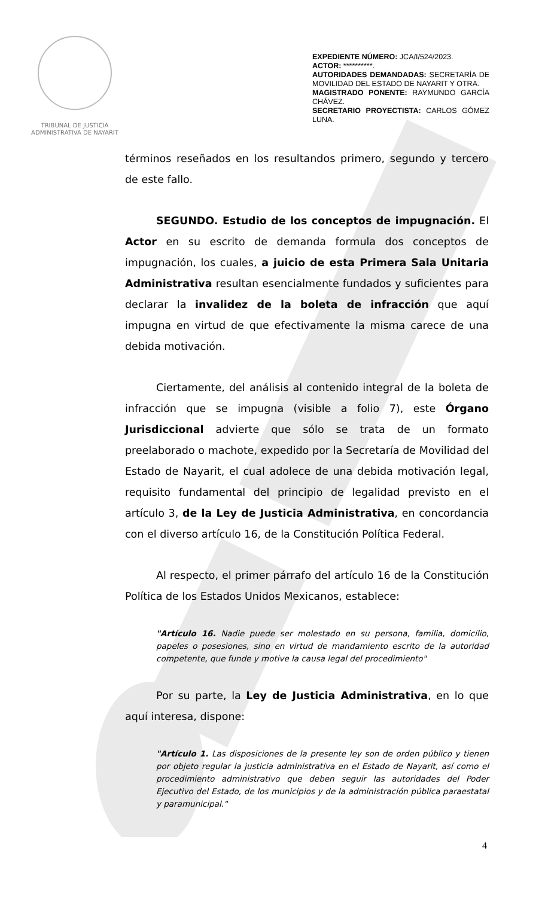TRIBUNAL DE JUSTICIA
ADMINISTRATIVA DE NAYARIT
EXPEDIENTE NÚMERO: JCA/I/524/2023.
ACTOR: **********.
AUTORIDADES DEMANDADAS: SECRETARÍA DE MOVILIDAD DEL ESTADO DE NAYARIT Y OTRA.
MAGISTRADO PONENTE: RAYMUNDO GARCÍA CHÁVEZ.
SECRETARIO PROYECTISTA: CARLOS GÓMEZ LUNA.
términos reseñados en los resultandos primero, segundo y tercero de este fallo.
SEGUNDO. Estudio de los conceptos de impugnación. El Actor en su escrito de demanda formula dos conceptos de impugnación, los cuales, a juicio de esta Primera Sala Unitaria Administrativa resultan esencialmente fundados y suficientes para declarar la invalidez de la boleta de infracción que aquí impugna en virtud de que efectivamente la misma carece de una debida motivación.
Ciertamente, del análisis al contenido integral de la boleta de infracción que se impugna (visible a folio 7), este Órgano Jurisdiccional advierte que sólo se trata de un formato preelaborado o machote, expedido por la Secretaría de Movilidad del Estado de Nayarit, el cual adolece de una debida motivación legal, requisito fundamental del principio de legalidad previsto en el artículo 3, de la Ley de Justicia Administrativa, en concordancia con el diverso artículo 16, de la Constitución Política Federal.
Al respecto, el primer párrafo del artículo 16 de la Constitución Política de los Estados Unidos Mexicanos, establece:
"Artículo 16. Nadie puede ser molestado en su persona, familia, domicilio, papeles o posesiones, sino en virtud de mandamiento escrito de la autoridad competente, que funde y motive la causa legal del procedimiento"
Por su parte, la Ley de Justicia Administrativa, en lo que aquí interesa, dispone:
"Artículo 1. Las disposiciones de la presente ley son de orden público y tienen por objeto regular la justicia administrativa en el Estado de Nayarit, así como el procedimiento administrativo que deben seguir las autoridades del Poder Ejecutivo del Estado, de los municipios y de la administración pública paraestatal y paramunicipal."
4